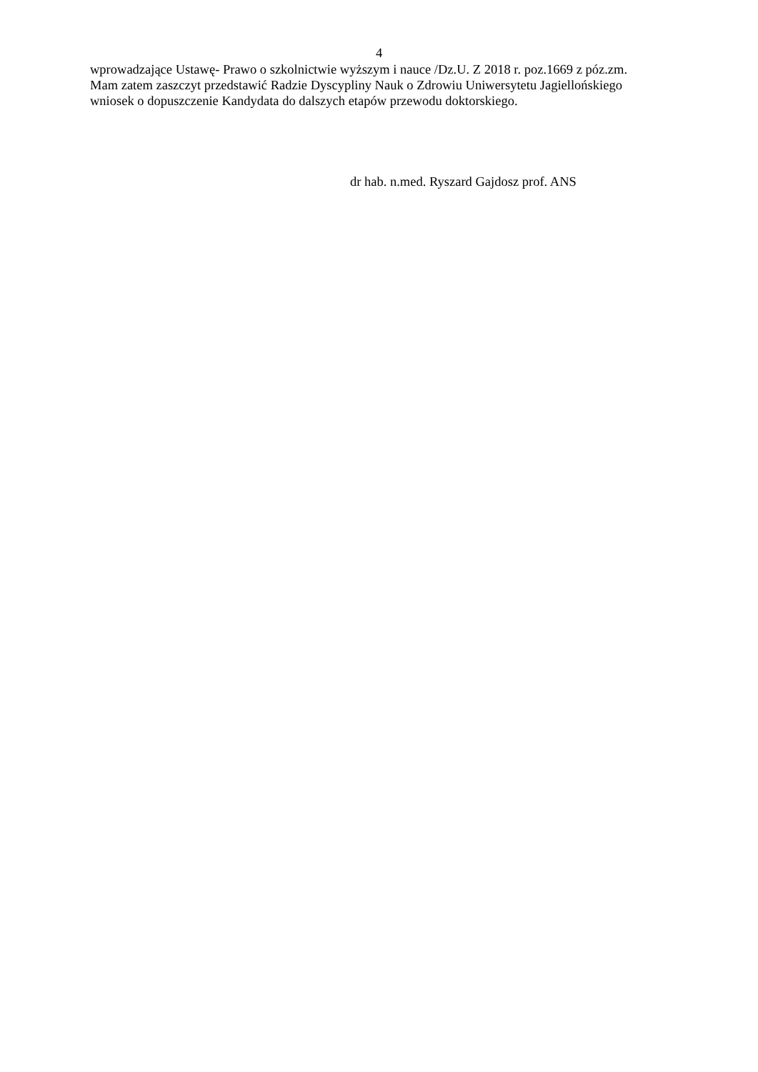4
wprowadzające Ustawę- Prawo o szkolnictwie wyższym i nauce /Dz.U. Z 2018 r. poz.1669 z póz.zm.
Mam zatem zaszczyt przedstawić Radzie Dyscypliny Nauk o Zdrowiu Uniwersytetu Jagiellońskiego
wniosek o dopuszczenie Kandydata do dalszych etapów przewodu doktorskiego.
dr hab. n.med. Ryszard Gajdosz prof. ANS